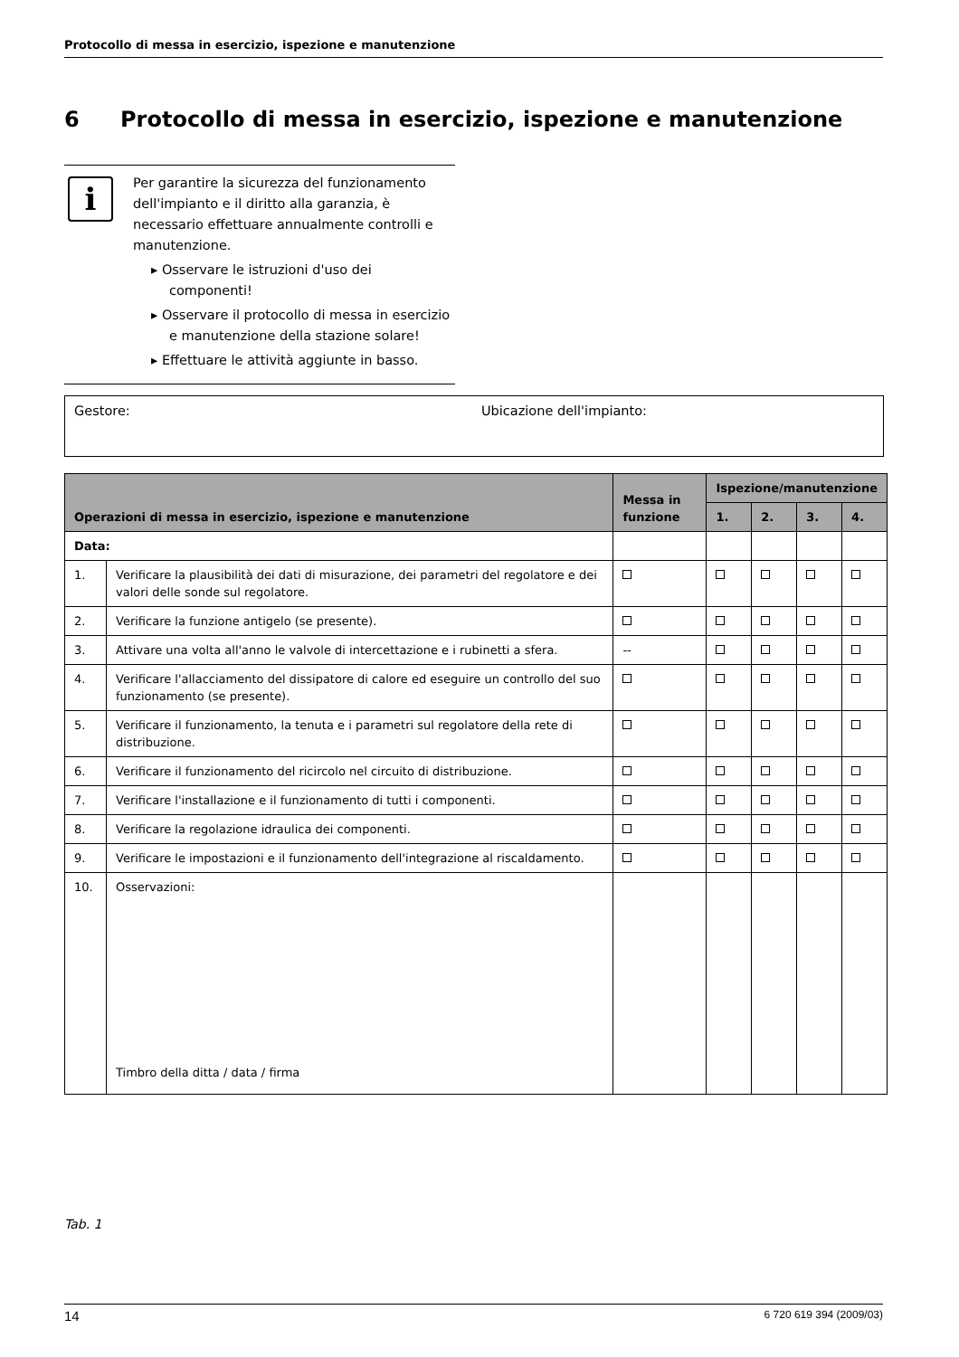Protocollo di messa in esercizio, ispezione e manutenzione
6 Protocollo di messa in esercizio, ispezione e manutenzione
i
Per garantire la sicurezza del funzionamento dell'impianto e il diritto alla garanzia, è necessario effettuare annualmente controlli e manutenzione.
▸ Osservare le istruzioni d'uso dei componenti!
▸ Osservare il protocollo di messa in esercizio e manutenzione della stazione solare!
▸ Effettuare le attività aggiunte in basso.
Gestore: Ubicazione dell'impianto:
| Operazioni di messa in esercizio, ispezione e manutenzione | | Messa in funzione | Ispezione/manutenzione | | | |
| --- | --- | --- | --- | --- | --- | --- |
| | | | 1. | 2. | 3. | 4. |
| Data: | | | | | | |
| 1. | Verificare la plausibilità dei dati di misurazione, dei parametri del regolatore e dei valori delle sonde sul regolatore. | | | | | |
| 2. | Verificare la funzione antigelo (se presente). | | | | | |
| 3. | Attivare una volta all'anno le valvole di intercettazione e i rubinetti a sfera. | -- | | | | |
| 4. | Verificare l'allacciamento del dissipatore di calore ed eseguire un controllo del suo funzionamento (se presente). | | | | | |
| 5. | Verificare il funzionamento, la tenuta e i parametri sul regolatore della rete di distribuzione. | | | | | |
| 6. | Verificare il funzionamento del ricircolo nel circuito di distribuzione. | | | | | |
| 7. | Verificare l'installazione e il funzionamento di tutti i componenti. | | | | | |
| 8. | Verificare la regolazione idraulica dei componenti. | | | | | |
| 9. | Verificare le impostazioni e il funzionamento dell'integrazione al riscaldamento. | | | | | |
| 10. | Osservazioni: Timbro della ditta / data / firma | | | | | |
Tab. 1
14 6 720 619 394 (2009/03)